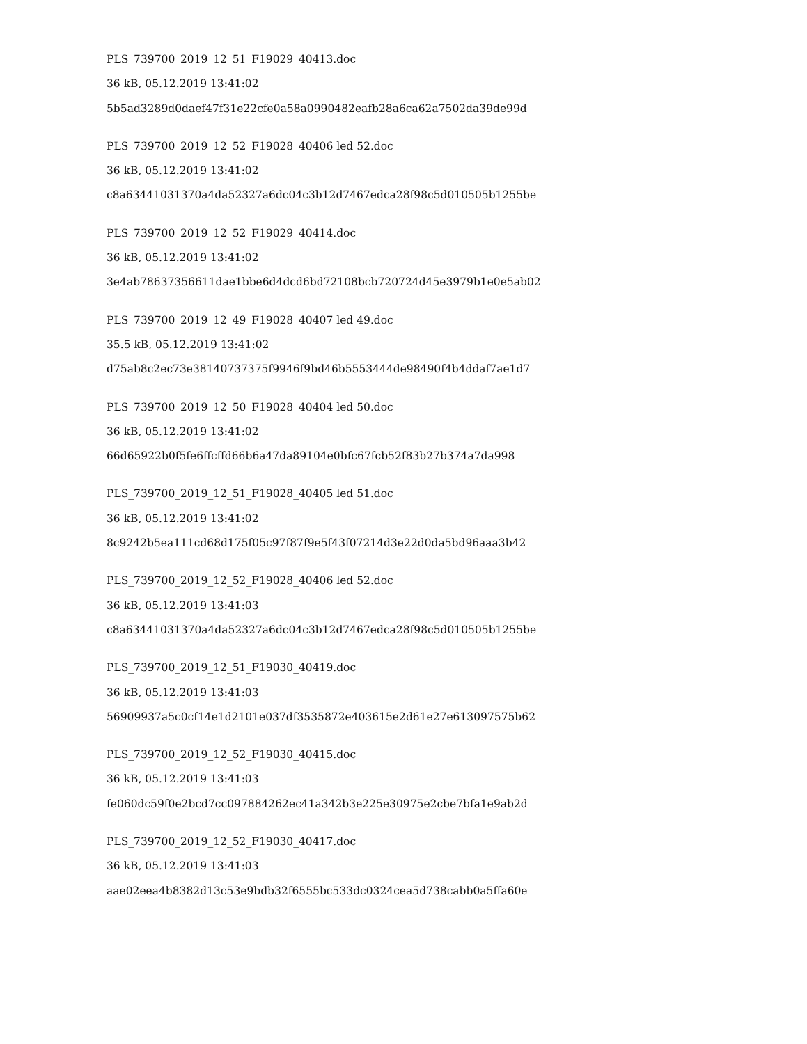PLS_739700_2019_12_51_F19029_40413.doc
36 kB, 05.12.2019 13:41:02
5b5ad3289d0daef47f31e22cfe0a58a0990482eafb28a6ca62a7502da39de99d
PLS_739700_2019_12_52_F19028_40406 led 52.doc
36 kB, 05.12.2019 13:41:02
c8a63441031370a4da52327a6dc04c3b12d7467edca28f98c5d010505b1255be
PLS_739700_2019_12_52_F19029_40414.doc
36 kB, 05.12.2019 13:41:02
3e4ab78637356611dae1bbe6d4dcd6bd72108bcb720724d45e3979b1e0e5ab02
PLS_739700_2019_12_49_F19028_40407 led 49.doc
35.5 kB, 05.12.2019 13:41:02
d75ab8c2ec73e38140737375f9946f9bd46b5553444de98490f4b4ddaf7ae1d7
PLS_739700_2019_12_50_F19028_40404 led 50.doc
36 kB, 05.12.2019 13:41:02
66d65922b0f5fe6ffcffd66b6a47da89104e0bfc67fcb52f83b27b374a7da998
PLS_739700_2019_12_51_F19028_40405 led 51.doc
36 kB, 05.12.2019 13:41:02
8c9242b5ea111cd68d175f05c97f87f9e5f43f07214d3e22d0da5bd96aaa3b42
PLS_739700_2019_12_52_F19028_40406 led 52.doc
36 kB, 05.12.2019 13:41:03
c8a63441031370a4da52327a6dc04c3b12d7467edca28f98c5d010505b1255be
PLS_739700_2019_12_51_F19030_40419.doc
36 kB, 05.12.2019 13:41:03
56909937a5c0cf14e1d2101e037df3535872e403615e2d61e27e613097575b62
PLS_739700_2019_12_52_F19030_40415.doc
36 kB, 05.12.2019 13:41:03
fe060dc59f0e2bcd7cc097884262ec41a342b3e225e30975e2cbe7bfa1e9ab2d
PLS_739700_2019_12_52_F19030_40417.doc
36 kB, 05.12.2019 13:41:03
aae02eea4b8382d13c53e9bdb32f6555bc533dc0324cea5d738cabb0a5ffa60e